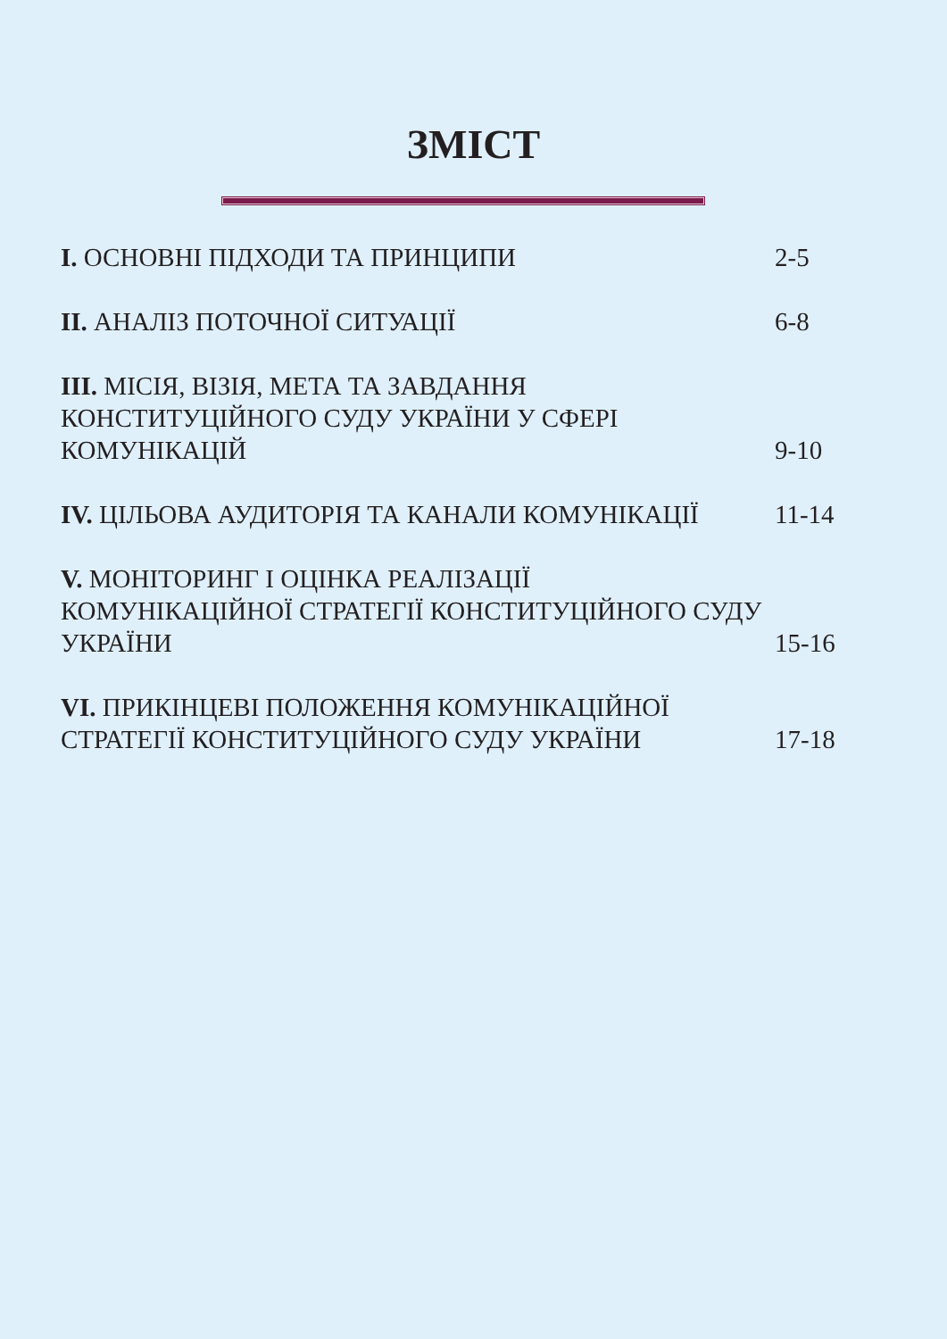ЗМІСТ
| I. ОСНОВНІ ПІДХОДИ ТА ПРИНЦИПИ | 2-5 |
| II. АНАЛІЗ ПОТОЧНОЇ СИТУАЦІЇ | 6-8 |
| III. МІСІЯ, ВІЗІЯ, МЕТА ТА ЗАВДАННЯ КОНСТИТУЦІЙНОГО СУДУ УКРАЇНИ У СФЕРІ КОМУНІКАЦІЙ | 9-10 |
| IV. ЦІЛЬОВА АУДИТОРІЯ ТА КАНАЛИ КОМУНІКАЦІЇ | 11-14 |
| V. МОНІТОРИНГ І ОЦІНКА РЕАЛІЗАЦІЇ КОМУНІКАЦІЙНОЇ СТРАТЕГІЇ КОНСТИТУЦІЙНОГО СУДУ УКРАЇНИ | 15-16 |
| VI. ПРИКІНЦЕВІ ПОЛОЖЕННЯ КОМУНІКАЦІЙНОЇ СТРАТЕГІЇ КОНСТИТУЦІЙНОГО СУДУ УКРАЇНИ | 17-18 |